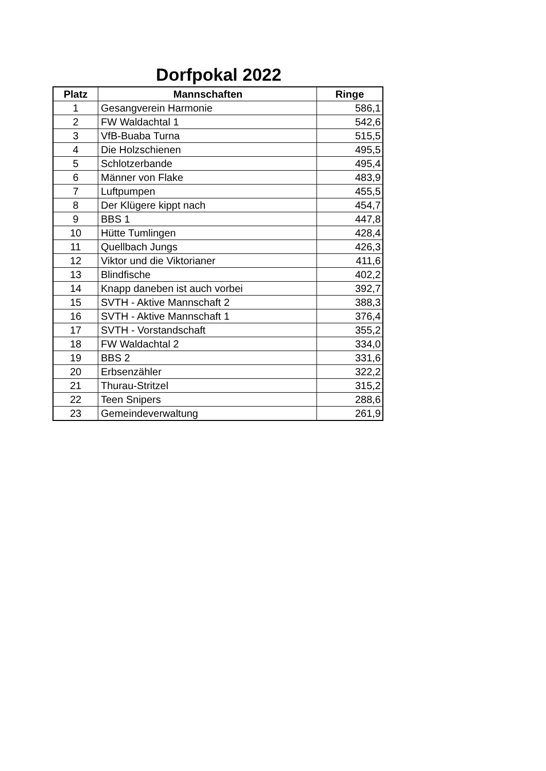Dorfpokal 2022
| Platz | Mannschaften | Ringe |
| --- | --- | --- |
| 1 | Gesangverein Harmonie | 586,1 |
| 2 | FW Waldachtal 1 | 542,6 |
| 3 | VfB-Buaba Turna | 515,5 |
| 4 | Die Holzschienen | 495,5 |
| 5 | Schlotzerbande | 495,4 |
| 6 | Männer von Flake | 483,9 |
| 7 | Luftpumpen | 455,5 |
| 8 | Der Klügere kippt nach | 454,7 |
| 9 | BBS 1 | 447,8 |
| 10 | Hütte Tumlingen | 428,4 |
| 11 | Quellbach Jungs | 426,3 |
| 12 | Viktor und die Viktorianer | 411,6 |
| 13 | Blindfische | 402,2 |
| 14 | Knapp daneben ist auch vorbei | 392,7 |
| 15 | SVTH - Aktive Mannschaft 2 | 388,3 |
| 16 | SVTH - Aktive Mannschaft 1 | 376,4 |
| 17 | SVTH - Vorstandschaft | 355,2 |
| 18 | FW Waldachtal 2 | 334,0 |
| 19 | BBS 2 | 331,6 |
| 20 | Erbsenzähler | 322,2 |
| 21 | Thurau-Stritzel | 315,2 |
| 22 | Teen Snipers | 288,6 |
| 23 | Gemeindeverwaltung | 261,9 |